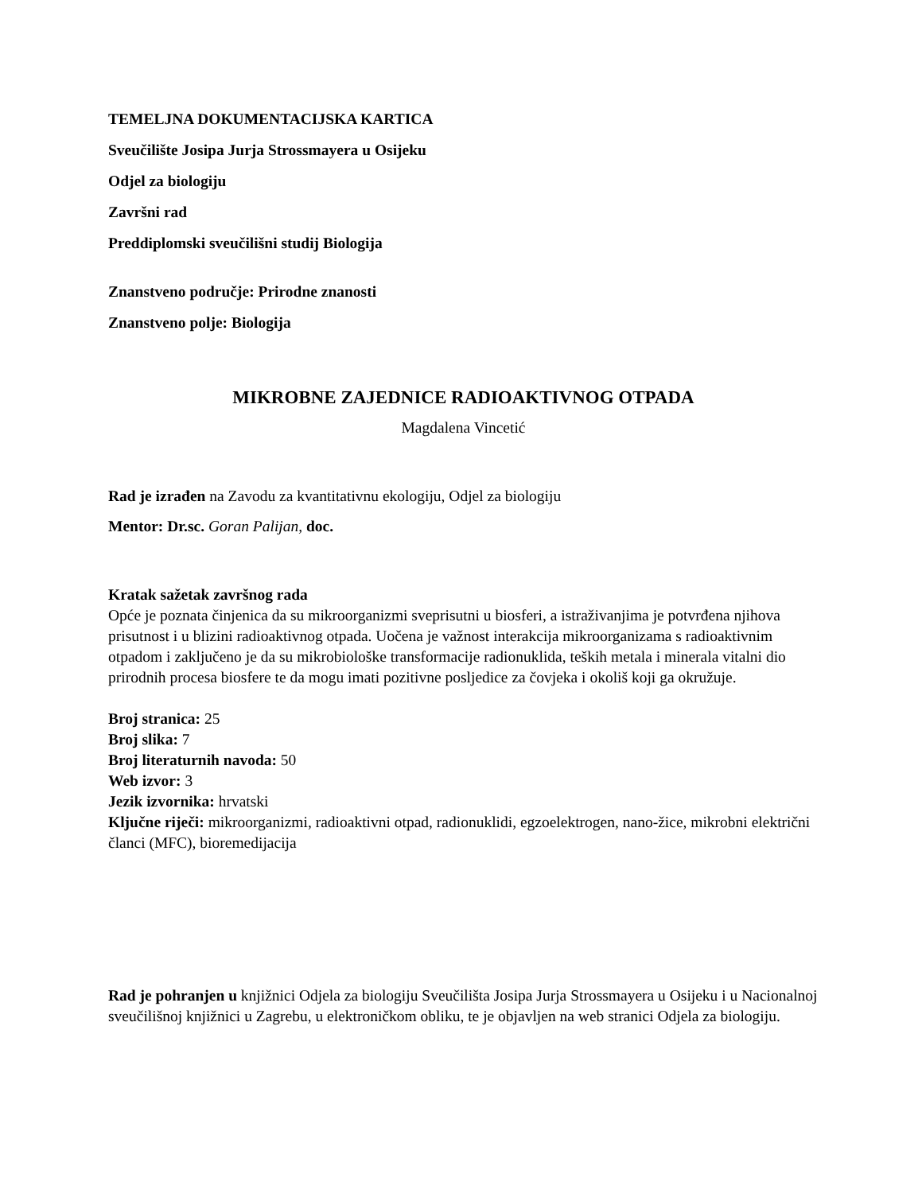TEMELJNA DOKUMENTACIJSKA KARTICA
Sveučilište Josipa Jurja Strossmayera u Osijeku
Odjel za biologiju
Završni rad
Preddiplomski sveučilišni studij Biologija
Znanstveno područje: Prirodne znanosti
Znanstveno polje: Biologija
MIKROBNE ZAJEDNICE RADIOAKTIVNOG OTPADA
Magdalena Vincetić
Rad je izrađen na Zavodu za kvantitativnu ekologiju, Odjel za biologiju
Mentor: Dr.sc. Goran Palijan, doc.
Kratak sažetak završnog rada
Opće je poznata činjenica da su mikroorganizmi sveprisutni u biosferi, a istraživanjima je potvrđena njihova prisutnost i u blizini radioaktivnog otpada. Uočena je važnost interakcija mikroorganizama s radioaktivnim otpadom i zaključeno je da su mikrobiološke transformacije radionuklida, teških metala i minerala vitalni dio prirodnih procesa biosfere te da mogu imati pozitivne posljedice za čovjeka i okoliš koji ga okružuje.
Broj stranica: 25
Broj slika: 7
Broj literaturnih navoda: 50
Web izvor: 3
Jezik izvornika: hrvatski
Ključne riječi: mikroorganizmi, radioaktivni otpad, radionuklidi, egzoelektrogen, nano-žice, mikrobni električni članci (MFC), bioremedijacija
Rad je pohranjen u knjižnici Odjela za biologiju Sveučilišta Josipa Jurja Strossmayera u Osijeku i u Nacionalnoj sveučilišnoj knjižnici u Zagrebu, u elektroničkom obliku, te je objavljen na web stranici Odjela za biologiju.